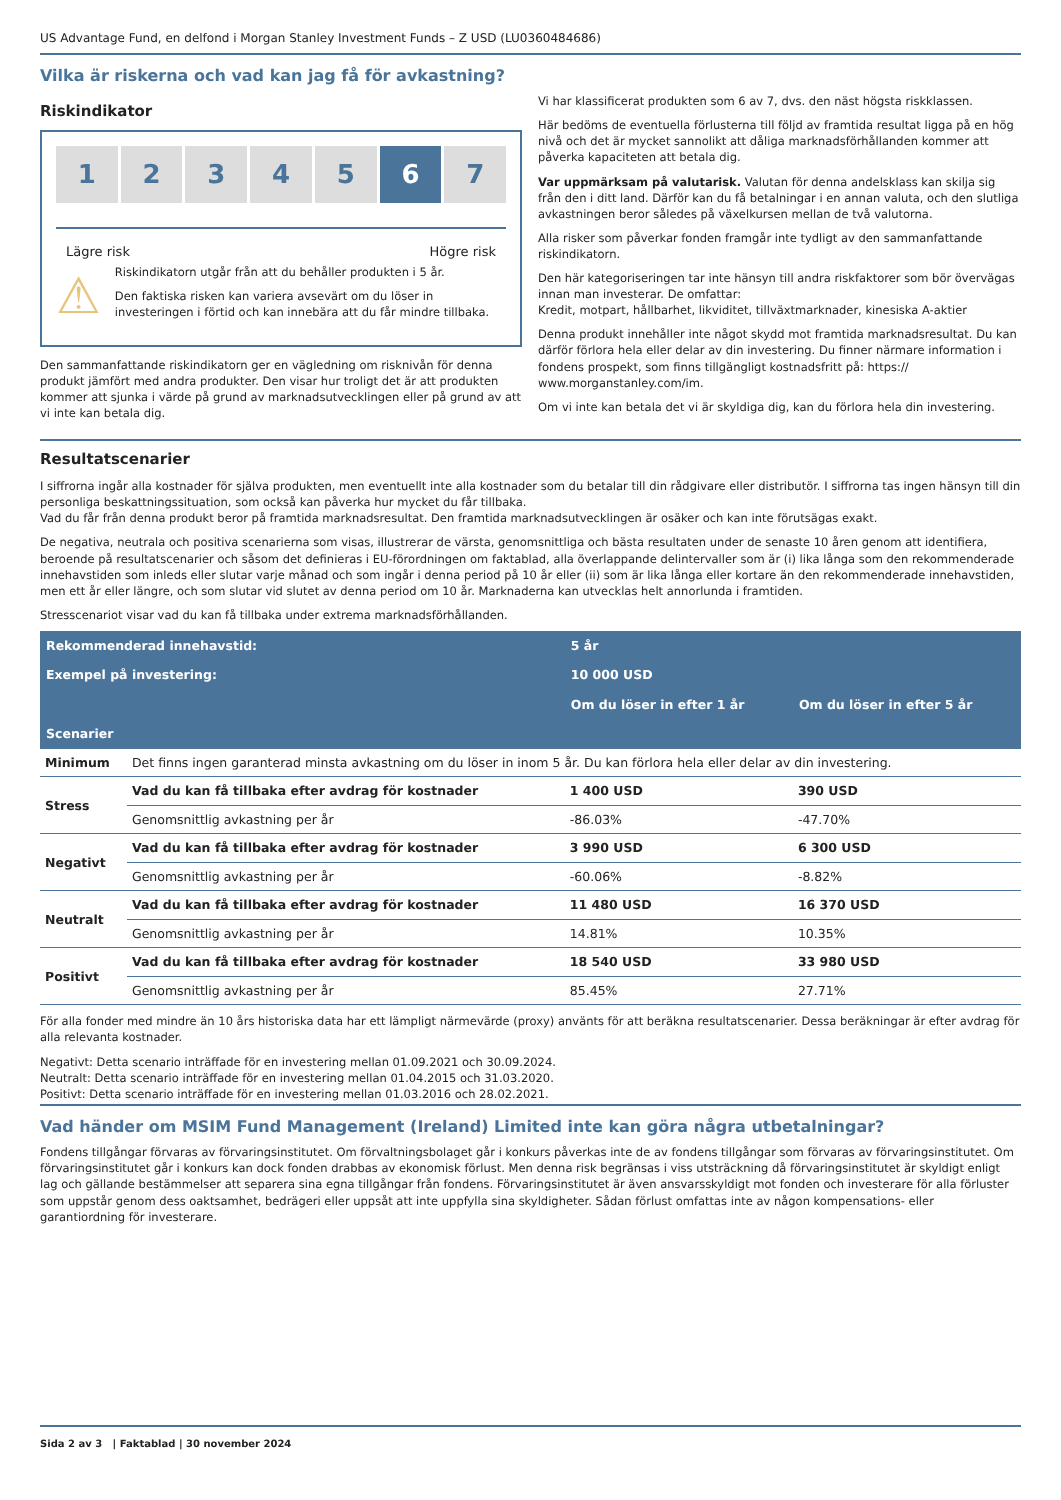US Advantage Fund, en delfond i Morgan Stanley Investment Funds – Z USD (LU0360484686)
Vilka är riskerna och vad kan jag få för avkastning?
Riskindikator
1 2 3 4 5 6 7
Lägre risk Högre risk
⚠
Riskindikatorn utgår från att du behåller produkten i 5 år.
Den faktiska risken kan variera avsevärt om du löser in investeringen i förtid och kan innebära att du får mindre tillbaka.
Den sammanfattande riskindikatorn ger en vägledning om risknivån för denna produkt jämfört med andra produkter. Den visar hur troligt det är att produkten kommer att sjunka i värde på grund av marknadsutvecklingen eller på grund av att vi inte kan betala dig.
Vi har klassificerat produkten som 6 av 7, dvs. den näst högsta riskklassen.
Här bedöms de eventuella förlusterna till följd av framtida resultat ligga på en hög nivå och det är mycket sannolikt att dåliga marknadsförhållanden kommer att påverka kapaciteten att betala dig.
Var uppmärksam på valutarisk. Valutan för denna andelsklass kan skilja sig från den i ditt land. Därför kan du få betalningar i en annan valuta, och den slutliga avkastningen beror således på växelkursen mellan de två valutorna.
Alla risker som påverkar fonden framgår inte tydligt av den sammanfattande riskindikatorn.
Den här kategoriseringen tar inte hänsyn till andra riskfaktorer som bör övervägas innan man investerar. De omfattar:
Kredit, motpart, hållbarhet, likviditet, tillväxtmarknader, kinesiska A-aktier
Denna produkt innehåller inte något skydd mot framtida marknadsresultat. Du kan därför förlora hela eller delar av din investering. Du finner närmare information i fondens prospekt, som finns tillgängligt kostnadsfritt på: https:// www.morganstanley.com/im.
Om vi inte kan betala det vi är skyldiga dig, kan du förlora hela din investering.
Resultatscenarier
I siffrorna ingår alla kostnader för själva produkten, men eventuellt inte alla kostnader som du betalar till din rådgivare eller distributör. I siffrorna tas ingen hänsyn till din personliga beskattningssituation, som också kan påverka hur mycket du får tillbaka.
Vad du får från denna produkt beror på framtida marknadsresultat. Den framtida marknadsutvecklingen är osäker och kan inte förutsägas exakt.
De negativa, neutrala och positiva scenarierna som visas, illustrerar de värsta, genomsnittliga och bästa resultaten under de senaste 10 åren genom att identifiera, beroende på resultatscenarier och såsom det definieras i EU-förordningen om faktablad, alla överlappande delintervaller som är (i) lika långa som den rekommenderade innehavstiden som inleds eller slutar varje månad och som ingår i denna period på 10 år eller (ii) som är lika långa eller kortare än den rekommenderade innehavstiden, men ett år eller längre, och som slutar vid slutet av denna period om 10 år. Marknaderna kan utvecklas helt annorlunda i framtiden.
Stresscenariot visar vad du kan få tillbaka under extrema marknadsförhållanden.
| Rekommenderad innehavstid: | | 5 år | |
| Exempel på investering: | | 10 000 USD | |
| | | Om du löser in efter 1 år | Om du löser in efter 5 år |
| Scenarier | | | |
| Minimum | Det finns ingen garanterad minsta avkastning om du löser in inom 5 år. Du kan förlora hela eller delar av din investering. | | |
| Stress | Vad du kan få tillbaka efter avdrag för kostnader | 1 400 USD | 390 USD |
| | Genomsnittlig avkastning per år | -86.03% | -47.70% |
| Negativt | Vad du kan få tillbaka efter avdrag för kostnader | 3 990 USD | 6 300 USD |
| | Genomsnittlig avkastning per år | -60.06% | -8.82% |
| Neutralt | Vad du kan få tillbaka efter avdrag för kostnader | 11 480 USD | 16 370 USD |
| | Genomsnittlig avkastning per år | 14.81% | 10.35% |
| Positivt | Vad du kan få tillbaka efter avdrag för kostnader | 18 540 USD | 33 980 USD |
| | Genomsnittlig avkastning per år | 85.45% | 27.71% |
För alla fonder med mindre än 10 års historiska data har ett lämpligt närmevärde (proxy) använts för att beräkna resultatscenarier. Dessa beräkningar är efter avdrag för alla relevanta kostnader.
Negativt: Detta scenario inträffade för en investering mellan 01.09.2021 och 30.09.2024.
Neutralt: Detta scenario inträffade för en investering mellan 01.04.2015 och 31.03.2020.
Positivt: Detta scenario inträffade för en investering mellan 01.03.2016 och 28.02.2021.
Vad händer om MSIM Fund Management (Ireland) Limited inte kan göra några utbetalningar?
Fondens tillgångar förvaras av förvaringsinstitutet. Om förvaltningsbolaget går i konkurs påverkas inte de av fondens tillgångar som förvaras av förvaringsinstitutet. Om förvaringsinstitutet går i konkurs kan dock fonden drabbas av ekonomisk förlust. Men denna risk begränsas i viss utsträckning då förvaringsinstitutet är skyldigt enligt lag och gällande bestämmelser att separera sina egna tillgångar från fondens. Förvaringsinstitutet är även ansvarsskyldigt mot fonden och investerare för alla förluster som uppstår genom dess oaktsamhet, bedrägeri eller uppsåt att inte uppfylla sina skyldigheter. Sådan förlust omfattas inte av någon kompensations- eller garantiordning för investerare.
Sida 2 av 3 | Faktablad | 30 november 2024